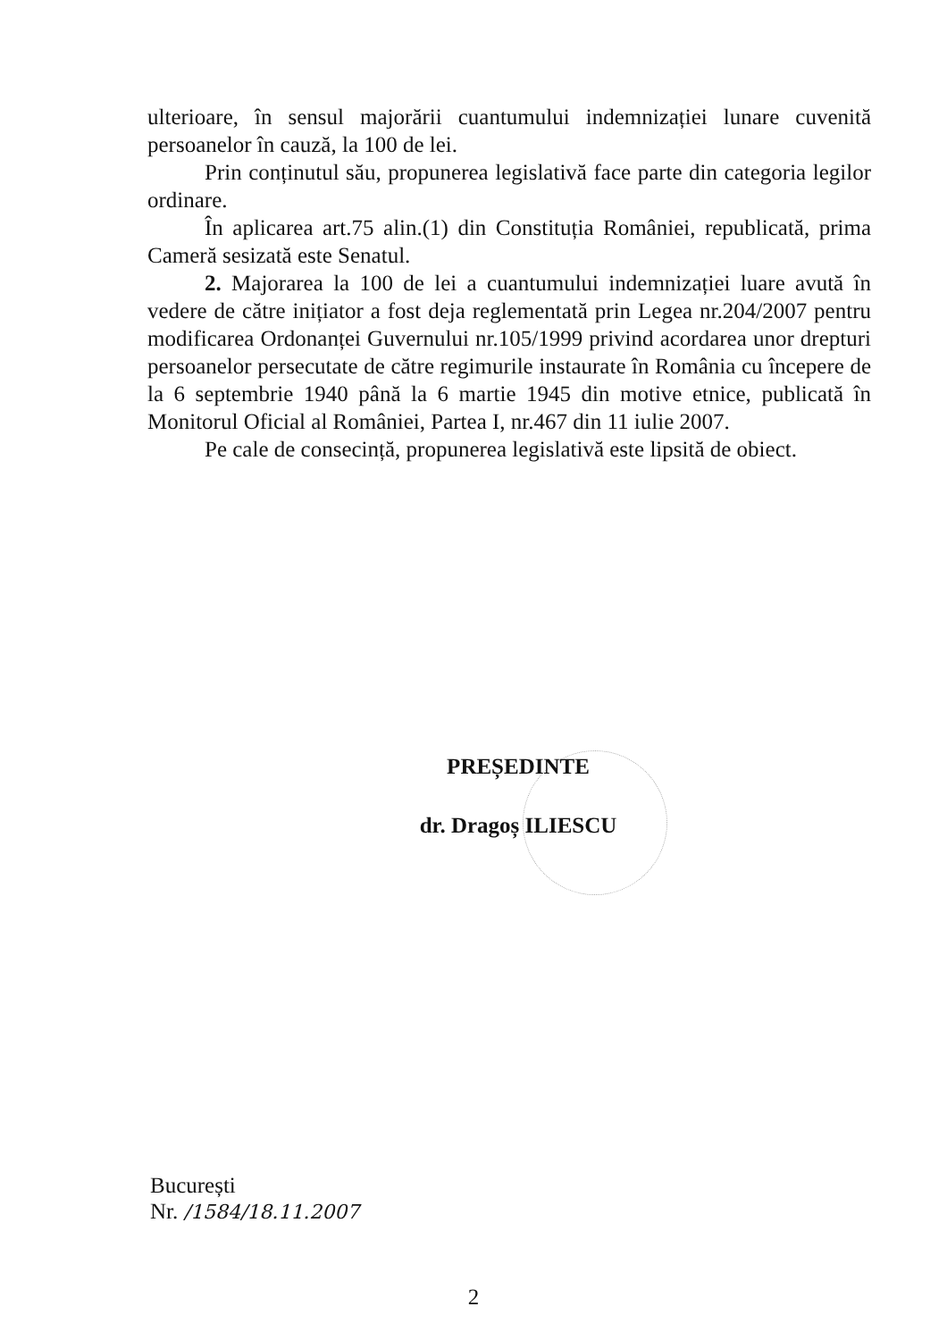ulterioare, în sensul majorării cuantumului indemnizației lunare cuvenită persoanelor în cauză, la 100 de lei.
Prin conținutul său, propunerea legislativă face parte din categoria legilor ordinare.
În aplicarea art.75 alin.(1) din Constituția României, republicată, prima Cameră sesizată este Senatul.
2. Majorarea la 100 de lei a cuantumului indemnizației luare avută în vedere de către inițiator a fost deja reglementată prin Legea nr.204/2007 pentru modificarea Ordonanței Guvernului nr.105/1999 privind acordarea unor drepturi persoanelor persecutate de către regimurile instaurate în România cu începere de la 6 septembrie 1940 până la 6 martie 1945 din motive etnice, publicată în Monitorul Oficial al României, Partea I, nr.467 din 11 iulie 2007.
Pe cale de consecință, propunerea legislativă este lipsită de obiect.
PREȘEDINTE
dr. Dragoș ILIESCU
București
Nr. /1584/18.11.2007
2